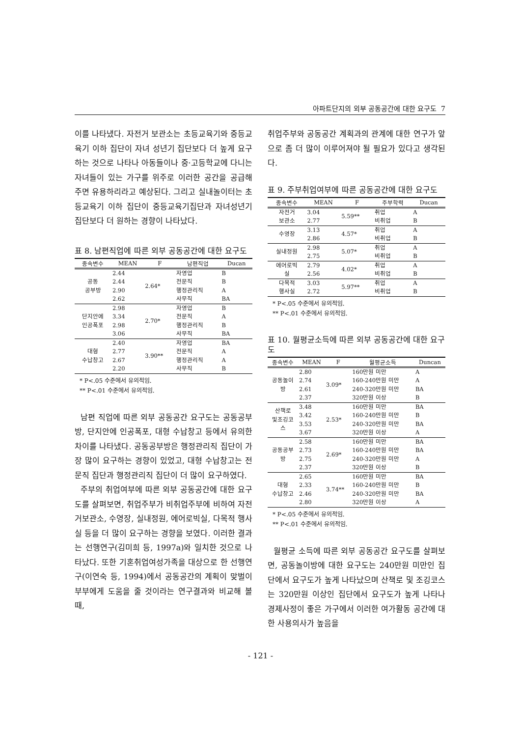아파트단지의 외부 공동공간에 대한 요구도 7
이를 나타냈다. 자전거 보관소는 초등교육기와 중등교육기 이하 집단이 자녀 성년기 집단보다 더 높게 요구하는 것으로 나타나 아동들이나 중·고등학교에 다니는 자녀들이 있는 가구를 위주로 이러한 공간을 공급해 주면 유용하리라고 예상된다. 그리고 실내놀이터는 초등교육기 이하 집단이 중등교육기집단과 자녀성년기 집단보다 더 원하는 경향이 나타났다.
표 8. 남편직업에 따른 외부 공동공간에 대한 요구도
| 종속변수 | MEAN | F | 남편직업 | Ducan |
| --- | --- | --- | --- | --- |
| 공동 공부방 | 2.44 | 2.64* | 자영업 | B |
| | 2.44 | | 전문직 | B |
| | 2.90 | | 행정관리직 | A |
| | 2.62 | | 사무직 | BA |
| 단지안에 인공폭포 | 2.98 | 2.70* | 자영업 | B |
| | 3.34 | | 전문직 | A |
| | 2.98 | | 행정관리직 | B |
| | 3.06 | | 사무직 | BA |
| 대형 수납창고 | 2.40 | 3.90** | 자영업 | BA |
| | 2.77 | | 전문직 | A |
| | 2.67 | | 행정관리직 | A |
| | 2.20 | | 사무직 | B |
* P<.05 수준에서 유의적임.
** P<.01 수준에서 유의적임.
남편 직업에 따른 외부 공동공간 요구도는 공동공부방, 단지안에 인공폭포, 대형 수납창고 등에서 유의한 차이를 나타냈다. 공동공부방은 행정관리직 집단이 가장 많이 요구하는 경향이 있었고, 대형 수납창고는 전문직 집단과 행정관리직 집단이 더 많이 요구하였다.
주부의 취업여부에 따른 외부 공동공간에 대한 요구도를 살펴보면, 취업주부가 비취업주부에 비하여 자전거보관소, 수영장, 실내정원, 에어로빅실, 다목적 행사실 등을 더 많이 요구하는 경향을 보였다. 이러한 결과는 선행연구(김미희 등, 1997a)와 일치한 것으로 나타났다. 또한 기혼취업여성가족을 대상으로 한 선행연구(이연숙 등, 1994)에서 공동공간의 계획이 맞벌이 부부에게 도움을 줄 것이라는 연구결과와 비교해 볼 때,
취업주부와 공동공간 계획과의 관계에 대한 연구가 앞으로 좀 더 많이 이루어져야 될 필요가 있다고 생각된다.
표 9. 주부취업여부에 따른 공동공간에 대한 요구도
| 종속변수 | MEAN | F | 주부학력 | Ducan |
| --- | --- | --- | --- | --- |
| 자전거 보관소 | 3.04 | 5.59** | 취업 | A |
| | 2.77 | | 비취업 | B |
| 수영장 | 3.13 | 4.57* | 취업 | A |
| | 2.86 | | 비취업 | B |
| 실내정원 | 2.98 | 5.07* | 취업 | A |
| | 2.75 | | 비취업 | B |
| 에어로빅 실 | 2.79 | 4.02* | 취업 | A |
| | 2.56 | | 비취업 | B |
| 다목적 행사실 | 3.03 | 5.97** | 취업 | A |
| | 2.72 | | 비취업 | B |
* P<.05 수준에서 유의적임.
** P<.01 수준에서 유의적임.
표 10. 월평균소득에 따른 외부 공동공간에 대한 요구도
| 종속변수 | MEAN | F | 월평균소득 | Duncan |
| --- | --- | --- | --- | --- |
| 공동놀이 방 | 2.80 | 3.09* | 160만원 미만 | A |
| | 2.74 | | 160-240만원 미만 | A |
| | 2.61 | | 240-320만원 미만 | BA |
| | 2.37 | | 320만원 이상 | B |
| 산책로 및조깅코 스 | 3.48 | 2.53* | 160만원 미만 | BA |
| | 3.42 | | 160-240만원 미만 | B |
| | 3.53 | | 240-320만원 미만 | BA |
| | 3.67 | | 320만원 이상 | A |
| 공동공부 방 | 2.58 | 2.69* | 160만원 미만 | BA |
| | 2.73 | | 160-240만원 미만 | BA |
| | 2.75 | | 240-320만원 미만 | A |
| | 2.37 | | 320만원 이상 | B |
| 대형 수납창고 | 2.65 | 3.74** | 160만원 미만 | BA |
| | 2.33 | | 160-240만원 미만 | B |
| | 2.46 | | 240-320만원 미만 | BA |
| | 2.80 | | 320만원 이상 | A |
* P<.05 수준에서 유의적임.
** P<.01 수준에서 유의적임.
월평균 소득에 따른 외부 공동공간 요구도를 살펴보면, 공동놀이방에 대한 요구도는 240만원 미만인 집단에서 요구도가 높게 나타났으며 산책로 및 조깅코스는 320만원 이상인 집단에서 요구도가 높게 나타나 경제사정이 좋은 가구에서 이러한 여가활동 공간에 대한 사용의사가 높음을
- 121 -